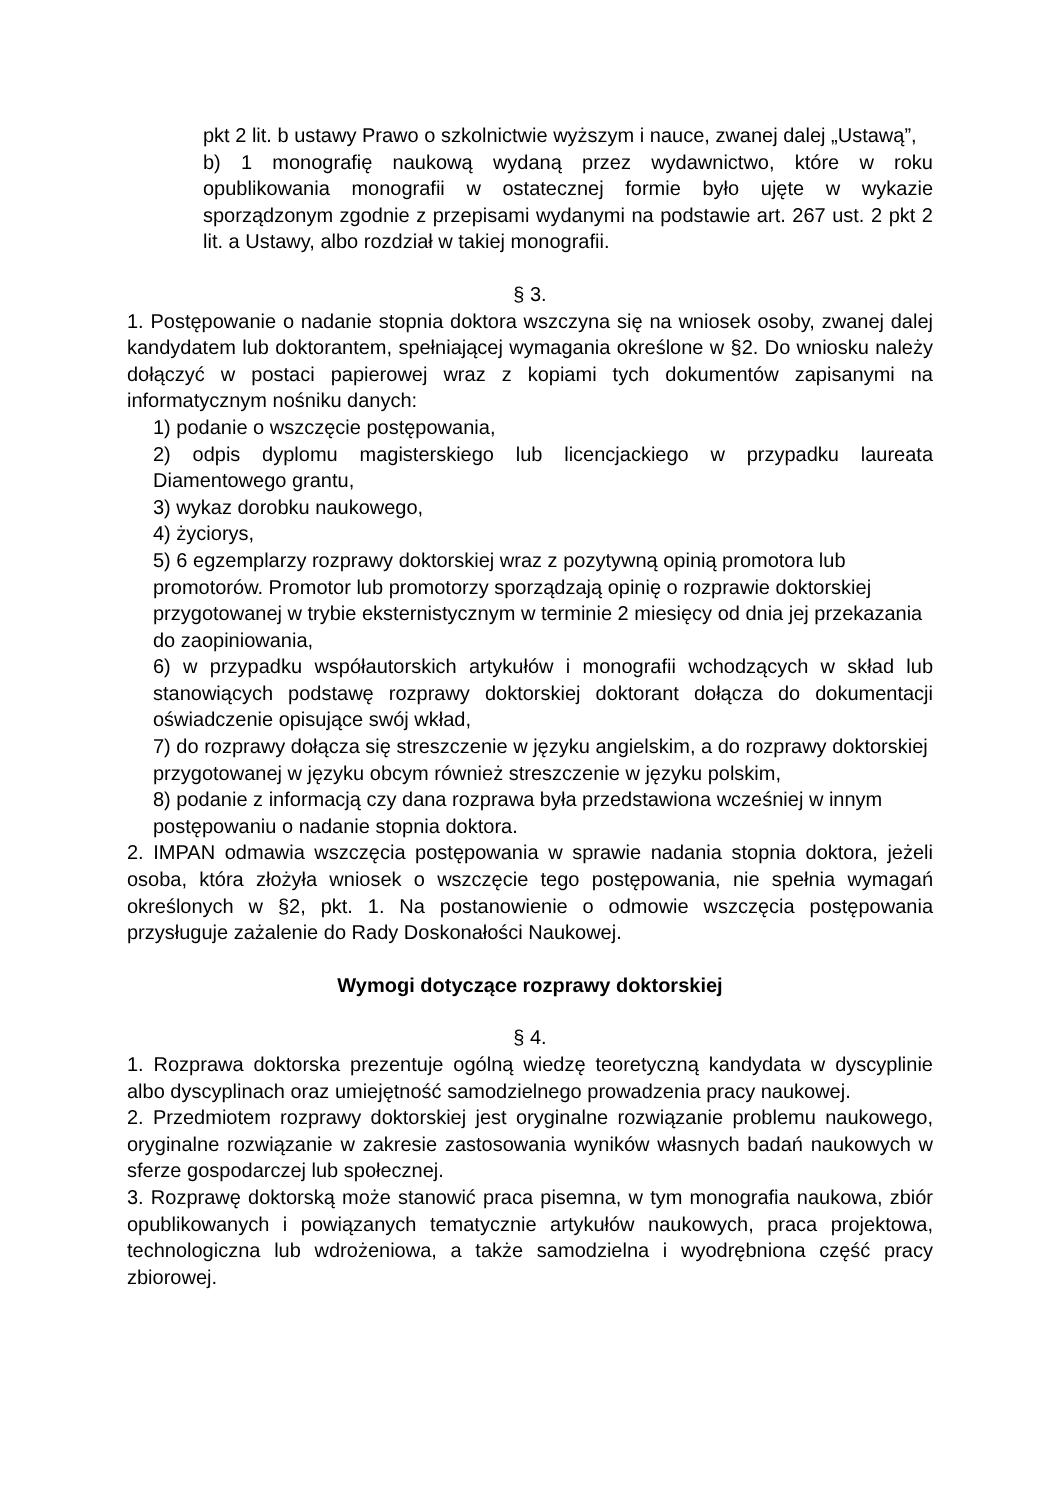pkt 2 lit. b ustawy Prawo o szkolnictwie wyższym i nauce, zwanej dalej „Ustawą”,
b) 1 monografię naukową wydaną przez wydawnictwo, które w roku opublikowania monografii w ostatecznej formie było ujęte w wykazie sporządzonym zgodnie z przepisami wydanymi na podstawie art. 267 ust. 2 pkt 2 lit. a Ustawy, albo rozdział w takiej monografii.
§ 3.
1. Postępowanie o nadanie stopnia doktora wszczyna się na wniosek osoby, zwanej dalej kandydatem lub doktorantem, spełniającej wymagania określone w §2. Do wniosku należy dołączyć w postaci papierowej wraz z kopiami tych dokumentów zapisanymi na informatycznym nośniku danych:
1) podanie o wszczęcie postępowania,
2) odpis dyplomu magisterskiego lub licencjackiego w przypadku laureata Diamentowego grantu,
3) wykaz dorobku naukowego,
4) życiorys,
5) 6 egzemplarzy rozprawy doktorskiej wraz z pozytywną opinią promotora lub promotorów. Promotor lub promotorzy sporządzają opinię o rozprawie doktorskiej przygotowanej w trybie eksternistycznym w terminie 2 miesięcy od dnia jej przekazania do zaopiniowania,
6) w przypadku współautorskich artykułów i monografii wchodzących w skład lub stanowiących podstawę rozprawy doktorskiej doktorant dołącza do dokumentacji oświadczenie opisujące swój wkład,
7) do rozprawy dołącza się streszczenie w języku angielskim, a do rozprawy doktorskiej przygotowanej w języku obcym również streszczenie w języku polskim,
8) podanie z informacją czy dana rozprawa była przedstawiona wcześniej w innym postępowaniu o nadanie stopnia doktora.
2. IMPAN odmawia wszczęcia postępowania w sprawie nadania stopnia doktora, jeżeli osoba, która złożyła wniosek o wszczęcie tego postępowania, nie spełnia wymagań określonych w §2, pkt. 1. Na postanowienie o odmowie wszczęcia postępowania przysługuje zażalenie do Rady Doskonałości Naukowej.
Wymogi dotyczące rozprawy doktorskiej
§ 4.
1. Rozprawa doktorska prezentuje ogólną wiedzę teoretyczną kandydata w dyscyplinie albo dyscyplinach oraz umiejętność samodzielnego prowadzenia pracy naukowej.
2. Przedmiotem rozprawy doktorskiej jest oryginalne rozwiązanie problemu naukowego, oryginalne rozwiązanie w zakresie zastosowania wyników własnych badań naukowych w sferze gospodarczej lub społecznej.
3. Rozprawę doktorską może stanowić praca pisemna, w tym monografia naukowa, zbiór opublikowanych i powiązanych tematycznie artykułów naukowych, praca projektowa, technologiczna lub wdrożeniowa, a także samodzielna i wyodrębniona część pracy zbiorowej.